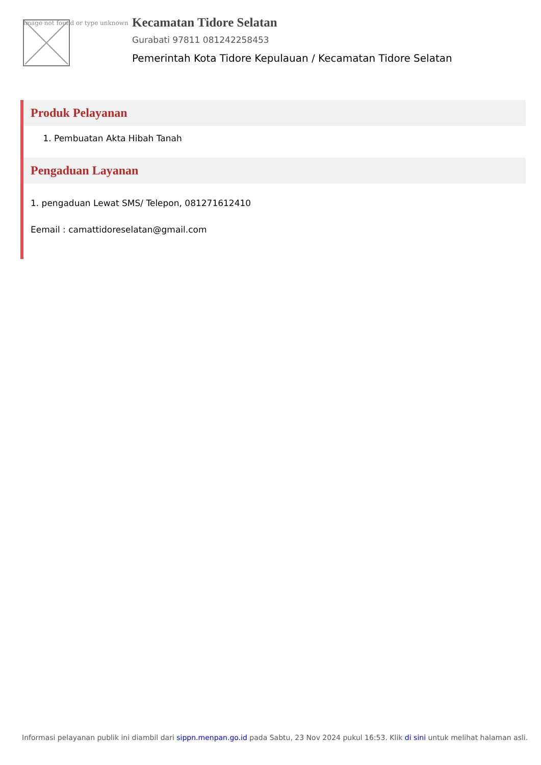Image not found or type unknown
Kecamatan Tidore Selatan
Gurabati 97811 081242258453
Pemerintah Kota Tidore Kepulauan / Kecamatan Tidore Selatan
Produk Pelayanan
1. Pembuatan Akta Hibah Tanah
Pengaduan Layanan
1. pengaduan Lewat SMS/ Telepon, 081271612410
Eemail : camattidoreselatan@gmail.com
Informasi pelayanan publik ini diambil dari sippn.menpan.go.id pada Sabtu, 23 Nov 2024 pukul 16:53. Klik di sini untuk melihat halaman asli.